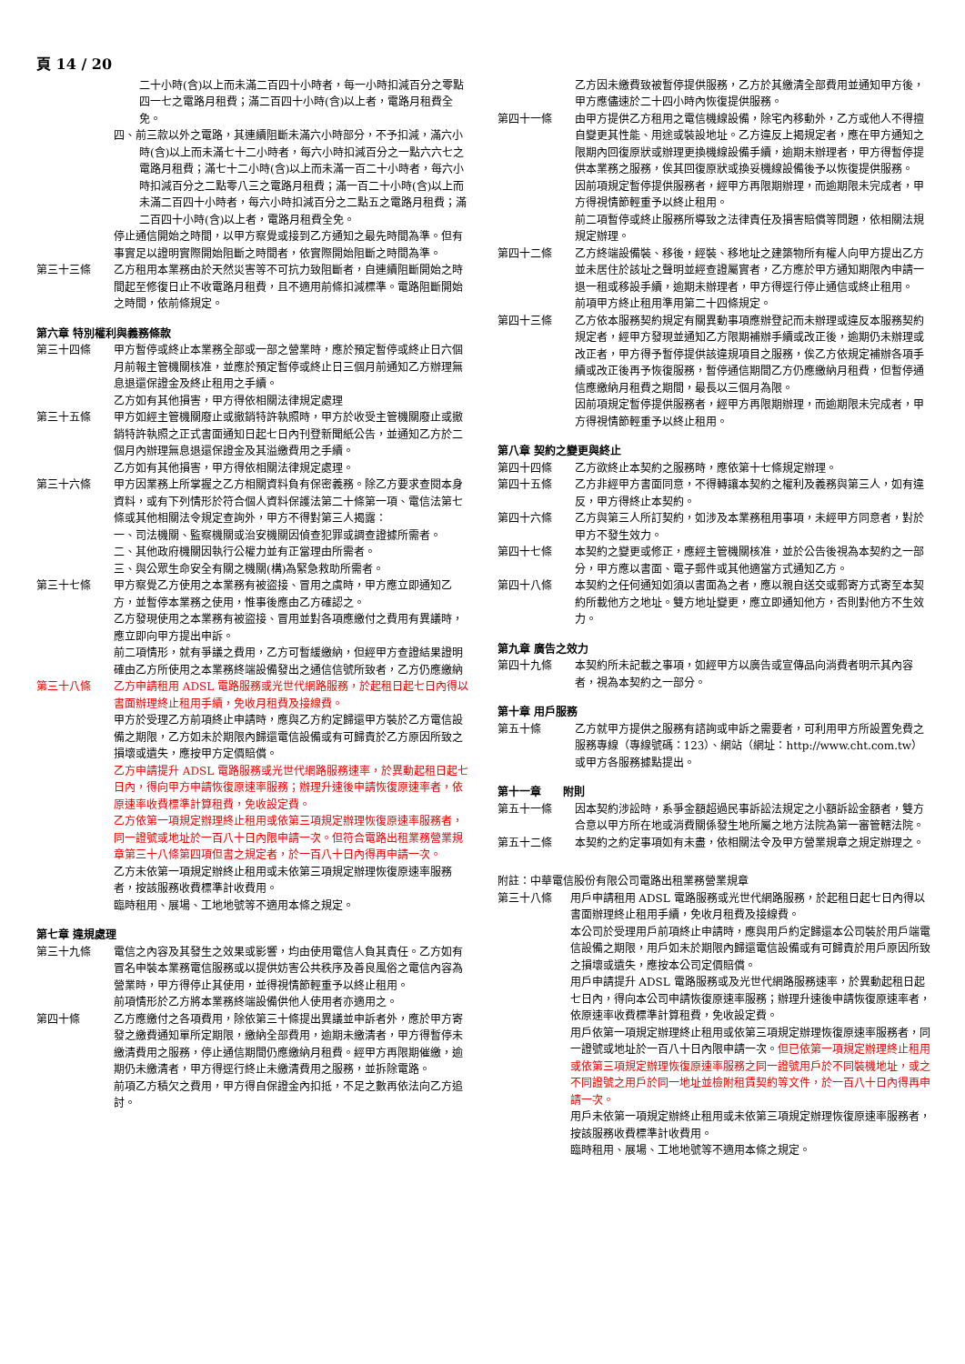頁 14 / 20
二十小時(含)以上而未滿二百四十小時者，每一小時扣減百分之零點四一七之電路月租費；滿二百四十小時(含)以上者，電路月租費全免。
四、前三款以外之電路，其連續阻斷未滿六小時部分，不予扣減，滿六小時(含)以上而未滿七十二小時者，每六小時扣減百分之一點六六七之電路月租費；滿七十二小時(含)以上而未滿一百二十小時者，每六小時扣減百分之二點零八三之電路月租費；滿一百二十小時(含)以上而未滿二百四十小時者，每六小時扣減百分之二點五之電路月租費；滿二百四十小時(含)以上者，電路月租費全免。
停止通信開始之時間，以甲方察覺或接到乙方通知之最先時間為準。但有事實足以證明實際開始阻斷之時間者，依實際開始阻斷之時間為準。
第三十三條 乙方租用本業務由於天然災害等不可抗力致阻斷者，自連續阻斷開始之時間起至修復日止不收電路月租費，且不適用前條扣減標準。電路阻斷開始之時間，依前條規定。
第六章 特別權利與義務條款
第三十四條 甲方暫停或終止本業務全部或一部之營業時，應於預定暫停或終止日六個月前報主管機關核准，並應於預定暫停或終止日三個月前通知乙方辦理無息退還保證金及終止租用之手續。
乙方如有其他損害，甲方得依相關法律規定處理
第三十五條 甲方如經主管機關廢止或撤銷特許執照時，甲方於收受主管機關廢止或撤銷特許執照之正式書面通知日起七日內刊登新聞紙公告，並通知乙方於二個月內辦理無息退還保證金及其溢繳費用之手續。
乙方如有其他損害，甲方得依相關法律規定處理。
第三十六條 甲方因業務上所掌握之乙方相關資料負有保密義務。除乙方要求查閱本身資料，或有下列情形於符合個人資料保護法第二十條第一項、電信法第七條或其他相關法令規定查詢外，甲方不得對第三人揭露：
一、司法機關、監察機關或治安機關因偵查犯罪或調查證據所需者。
二、其他政府機關因執行公權力並有正當理由所需者。
三、與公眾生命安全有關之機關(構)為緊急救助所需者。
第三十七條 甲方察覺乙方使用之本業務有被盜接、冒用之虞時，甲方應立即通知乙方，並暫停本業務之使用，惟事後應由乙方確認之。
乙方發現使用之本業務有被盜接、冒用並對各項應繳付之費用有異議時，應立即向甲方提出申訴。
前二項情形，就有爭議之費用，乙方可暫緩繳納，但經甲方查證結果證明確由乙方所使用之本業務終端設備發出之通信信號所致者，乙方仍應繳納
第三十八條 乙方申請租用 ADSL 電路服務或光世代網路服務，於起租日起七日內得以書面辦理終止租用手續，免收月租費及接線費。
甲方於受理乙方前項終止申請時，應與乙方約定歸還甲方裝於乙方電信設備之期限，乙方如未於期限內歸還電信設備或有可歸責於乙方原因所致之損壞或遺失，應按甲方定價賠償。
乙方申請提升 ADSL 電路服務或光世代網路服務速率，於異動起租日起七日內，得向甲方申請恢復原速率服務；辦理升速後申請恢復原速率者，依原速率收費標準計算租費，免收設定費。
乙方依第一項規定辦理終止租用或依第三項規定辦理恢復原速率服務者，同一證號或地址於一百八十日內限申請一次。但符合電路出租業務營業規章第三十八條第四項但書之規定者，於一百八十日內得再申請一次。
乙方未依第一項規定辦終止租用或未依第三項規定辦理恢復原速率服務者，按該服務收費標準計收費用。
臨時租用、展場、工地地號等不適用本條之規定。
第七章 違規處理
第三十九條 電信之內容及其發生之效果或影響，均由使用電信人負其責任。乙方如有冒名申裝本業務電信服務或以提供妨害公共秩序及善良風俗之電信內容為營業時，甲方得停止其使用，並得視情節輕重予以終止租用。
前項情形於乙方將本業務終端設備供他人使用者亦適用之。
第四十條 乙方應繳付之各項費用，除依第三十條提出異議並申訴者外，應於甲方寄發之繳費通知單所定期限，繳納全部費用，逾期未繳清者，甲方得暫停未繳清費用之服務，停止通信期間仍應繳納月租費。經甲方再限期催繳，逾期仍未繳清者，甲方得逕行終止未繳清費用之服務，並拆除電路。
前項乙方積欠之費用，甲方得自保證金內扣抵，不足之數再依法向乙方追討。
乙方因未繳費致被暫停提供服務，乙方於其繳清全部費用並通知甲方後，甲方應儘速於二十四小時內恢復提供服務。
第四十一條 由甲方提供乙方租用之電信機線設備，除宅內移動外，乙方或他人不得擅自變更其性能、用途或裝設地址。乙方違反上揭規定者，應在甲方通知之限期內回復原狀或辦理更換機線設備手續，逾期未辦理者，甲方得暫停提供本業務之服務，俟其回復原狀或換妥機線設備後予以恢復提供服務。
因前項規定暫停提供服務者，經甲方再限期辦理，而逾期限未完成者，甲方得視情節輕重予以終止租用。
前二項暫停或終止服務所導致之法律責任及損害賠償等問題，依相關法規規定辦理。
第四十二條 乙方終端設備裝、移後，經裝、移地址之建築物所有權人向甲方提出乙方並未居住於該址之聲明並經查證屬實者，乙方應於甲方通知期限內申請一退一租或移設手續，逾期未辦理者，甲方得逕行停止通信或終止租用。
前項甲方終止租用準用第二十四條規定。
第四十三條 乙方依本服務契約規定有關異動事項應辦登記而未辦理或違反本服務契約規定者，經甲方發現並通知乙方限期補辦手續或改正後，逾期仍未辦理或改正者，甲方得予暫停提供該違規項目之服務，俟乙方依規定補辦各項手續或改正後再予恢復服務，暫停通信期間乙方仍應繳納月租費，但暫停通信應繳納月租費之期間，最長以三個月為限。
因前項規定暫停提供服務者，經甲方再限期辦理，而逾期限未完成者，甲方得視情節輕重予以終止租用。
第八章 契約之變更與終止
第四十四條 乙方欲終止本契約之服務時，應依第十七條規定辦理。
第四十五條 乙方非經甲方書面同意，不得轉讓本契約之權利及義務與第三人，如有違反，甲方得終止本契約。
第四十六條 乙方與第三人所訂契約，如涉及本業務租用事項，未經甲方同意者，對於甲方不發生效力。
第四十七條 本契約之變更或修正，應經主管機關核准，並於公告後視為本契約之一部分，甲方應以書面、電子郵件或其他適當方式通知乙方。
第四十八條 本契約之任何通知如須以書面為之者，應以親自送交或郵寄方式寄至本契約所載他方之地址。雙方地址變更，應立即通知他方，否則對他方不生效力。
第九章 廣告之效力
第四十九條 本契約所未記載之事項，如經甲方以廣告或宣傳品向消費者明示其內容者，視為本契約之一部分。
第十章 用戶服務
第五十條 乙方就甲方提供之服務有諮詢或申訴之需要者，可利用甲方所設置免費之服務專線（專線號碼：123）、網站（網址：http://www.cht.com.tw）或甲方各服務據點提出。
第十一章　　附則
第五十一條 因本契約涉訟時，系爭金額超過民事訴訟法規定之小額訴訟金額者，雙方合意以甲方所在地或消費關係發生地所屬之地方法院為第一審管轄法院。
第五十二條 本契約之約定事項如有未盡，依相關法令及甲方營業規章之規定辦理之。
附註：中華電信股份有限公司電路出租業務營業規章
第三十八條 用戶申請租用 ADSL 電路服務或光世代網路服務，於起租日起七日內得以書面辦理終止租用手續，免收月租費及接線費。
本公司於受理用戶前項終止申請時，應與用戶約定歸還本公司裝於用戶端電信設備之期限，用戶如未於期限內歸還電信設備或有可歸責於用戶原因所致之損壞或遺失，應按本公司定價賠償。
用戶申請提升 ADSL 電路服務或及光世代網路服務速率，於異動起租日起七日內，得向本公司申請恢復原速率服務；辦理升速後申請恢復原速率者，依原速率收費標準計算租費，免收設定費。
用戶依第一項規定辦理終止租用或依第三項規定辦理恢復原速率服務者，同一證號或地址於一百八十日內限申請一次。但已依第一項規定辦理終止租用或依第三項規定辦理恢復原速率服務之同一證號用戶於不同裝機地址，或之不同證號之用戶於同一地址並檢附租賃契約等文件，於一百八十日內得再申請一次。
用戶未依第一項規定辦終止租用或未依第三項規定辦理恢復原速率服務者，按該服務收費標準計收費用。
臨時租用、展場、工地地號等不適用本條之規定。